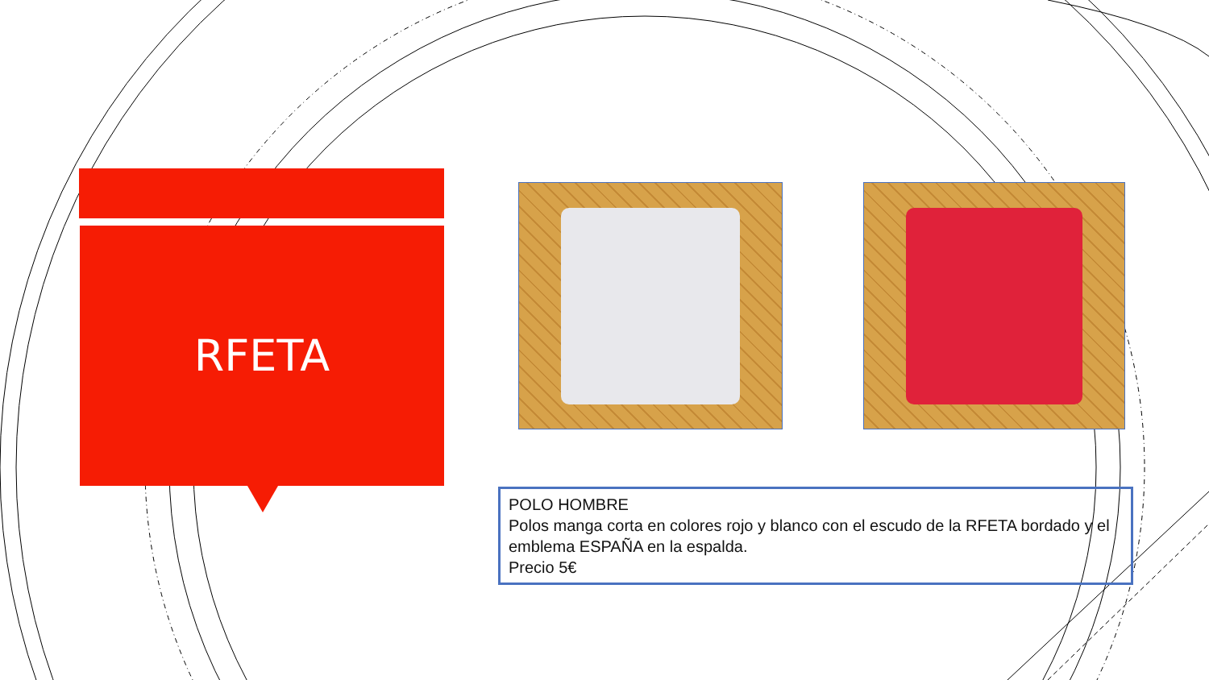RFETA
POLO HOMBRE
Polos manga corta en colores rojo y blanco con el escudo de la RFETA bordado y el emblema ESPAÑA en la espalda.
Precio 5€